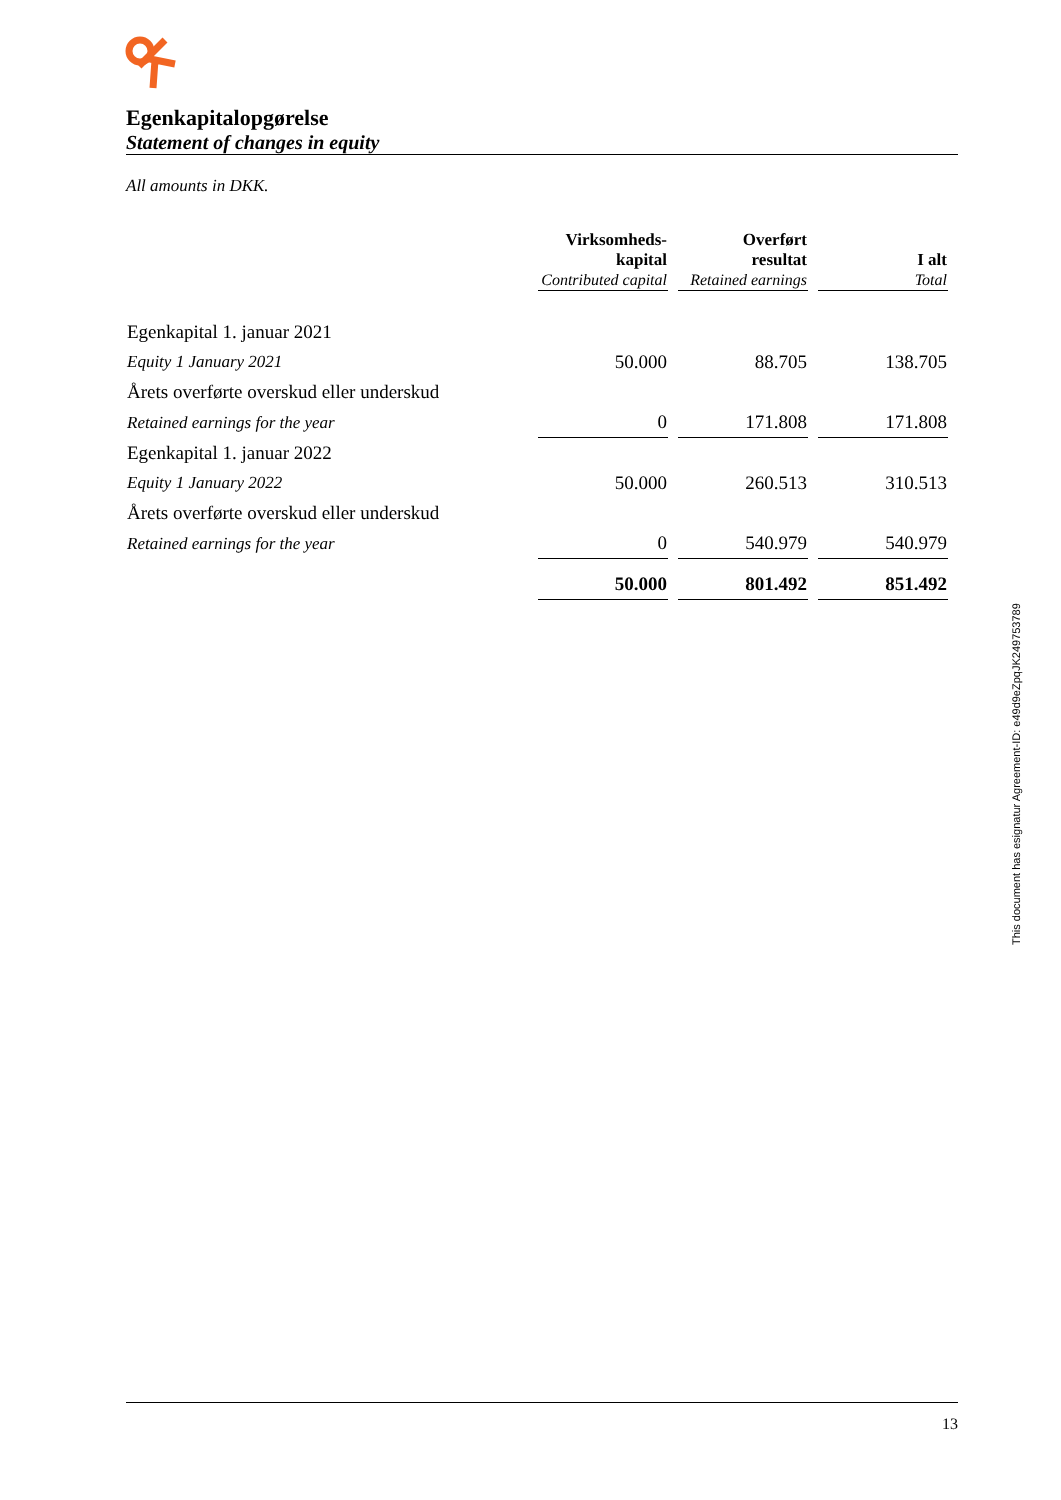Egenkapitalopgørelse
Statement of changes in equity
All amounts in DKK.
| | Virksomheds- kapital Contributed capital | Overført resultat Retained earnings | I alt Total |
| --- | --- | --- | --- |
| Egenkapital 1. januar 2021 | | | |
| Equity 1 January 2021 | 50.000 | 88.705 | 138.705 |
| Årets overførte overskud eller underskud | | | |
| Retained earnings for the year | 0 | 171.808 | 171.808 |
| Egenkapital 1. januar 2022 | | | |
| Equity 1 January 2022 | 50.000 | 260.513 | 310.513 |
| Årets overførte overskud eller underskud | | | |
| Retained earnings for the year | 0 | 540.979 | 540.979 |
| | 50.000 | 801.492 | 851.492 |
13
This document has esignatur Agreement-ID: e49d9eZpqJK249753789